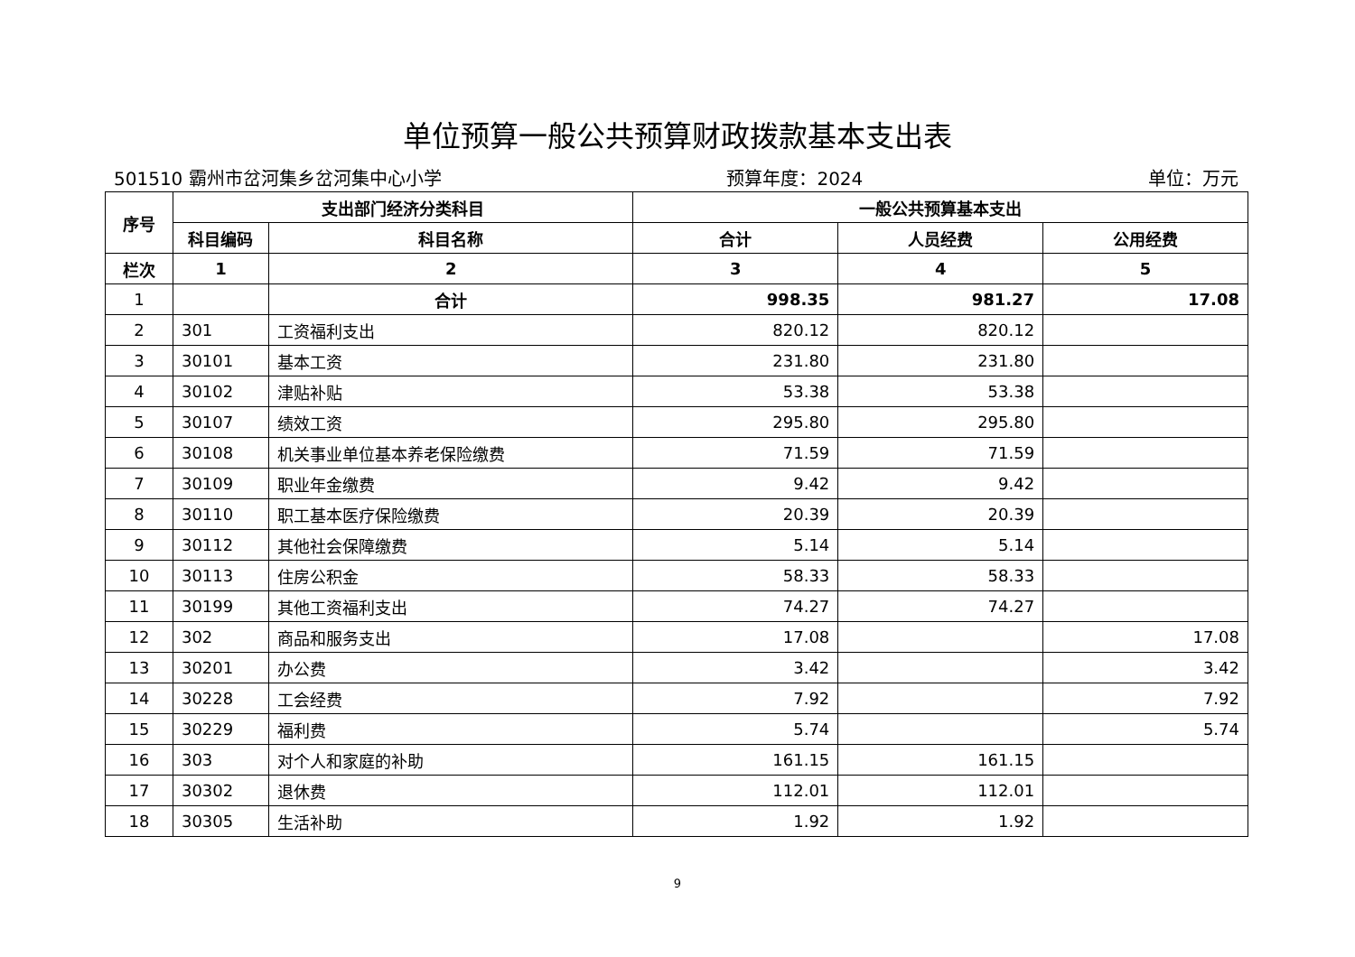单位预算一般公共预算财政拨款基本支出表
501510 霸州市岔河集乡岔河集中心小学 预算年度：2024 单位：万元
| 序号 | 支出部门经济分类科目 | | 一般公共预算基本支出 | | |
| --- | --- | --- | --- | --- | --- |
| | 科目编码 | 科目名称 | 合计 | 人员经费 | 公用经费 |
| 栏次 | 1 | 2 | 3 | 4 | 5 |
| 1 | | 合计 | 998.35 | 981.27 | 17.08 |
| 2 | 301 | 工资福利支出 | 820.12 | 820.12 | |
| 3 | 30101 | 基本工资 | 231.80 | 231.80 | |
| 4 | 30102 | 津贴补贴 | 53.38 | 53.38 | |
| 5 | 30107 | 绩效工资 | 295.80 | 295.80 | |
| 6 | 30108 | 机关事业单位基本养老保险缴费 | 71.59 | 71.59 | |
| 7 | 30109 | 职业年金缴费 | 9.42 | 9.42 | |
| 8 | 30110 | 职工基本医疗保险缴费 | 20.39 | 20.39 | |
| 9 | 30112 | 其他社会保障缴费 | 5.14 | 5.14 | |
| 10 | 30113 | 住房公积金 | 58.33 | 58.33 | |
| 11 | 30199 | 其他工资福利支出 | 74.27 | 74.27 | |
| 12 | 302 | 商品和服务支出 | 17.08 | | 17.08 |
| 13 | 30201 | 办公费 | 3.42 | | 3.42 |
| 14 | 30228 | 工会经费 | 7.92 | | 7.92 |
| 15 | 30229 | 福利费 | 5.74 | | 5.74 |
| 16 | 303 | 对个人和家庭的补助 | 161.15 | 161.15 | |
| 17 | 30302 | 退休费 | 112.01 | 112.01 | |
| 18 | 30305 | 生活补助 | 1.92 | 1.92 | |
9